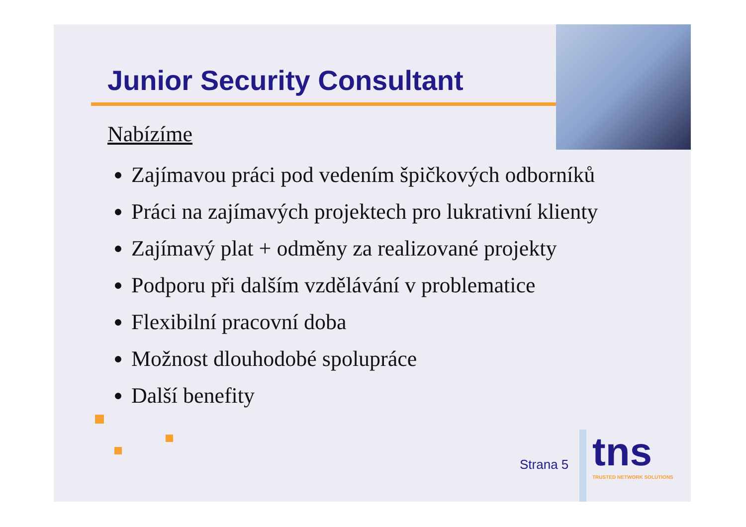Junior Security Consultant
Nabízíme
Zajímavou práci pod vedením špičkových odborníků
Práci na zajímavých projektech pro lukrativní klienty
Zajímavý plat + odměny za realizované projekty
Podporu při dalším vzdělávání v problematice
Flexibilní pracovní doba
Možnost dlouhodobé spolupráce
Další benefity
Strana 5
tns
TRUSTED NETWORK SOLUTIONS